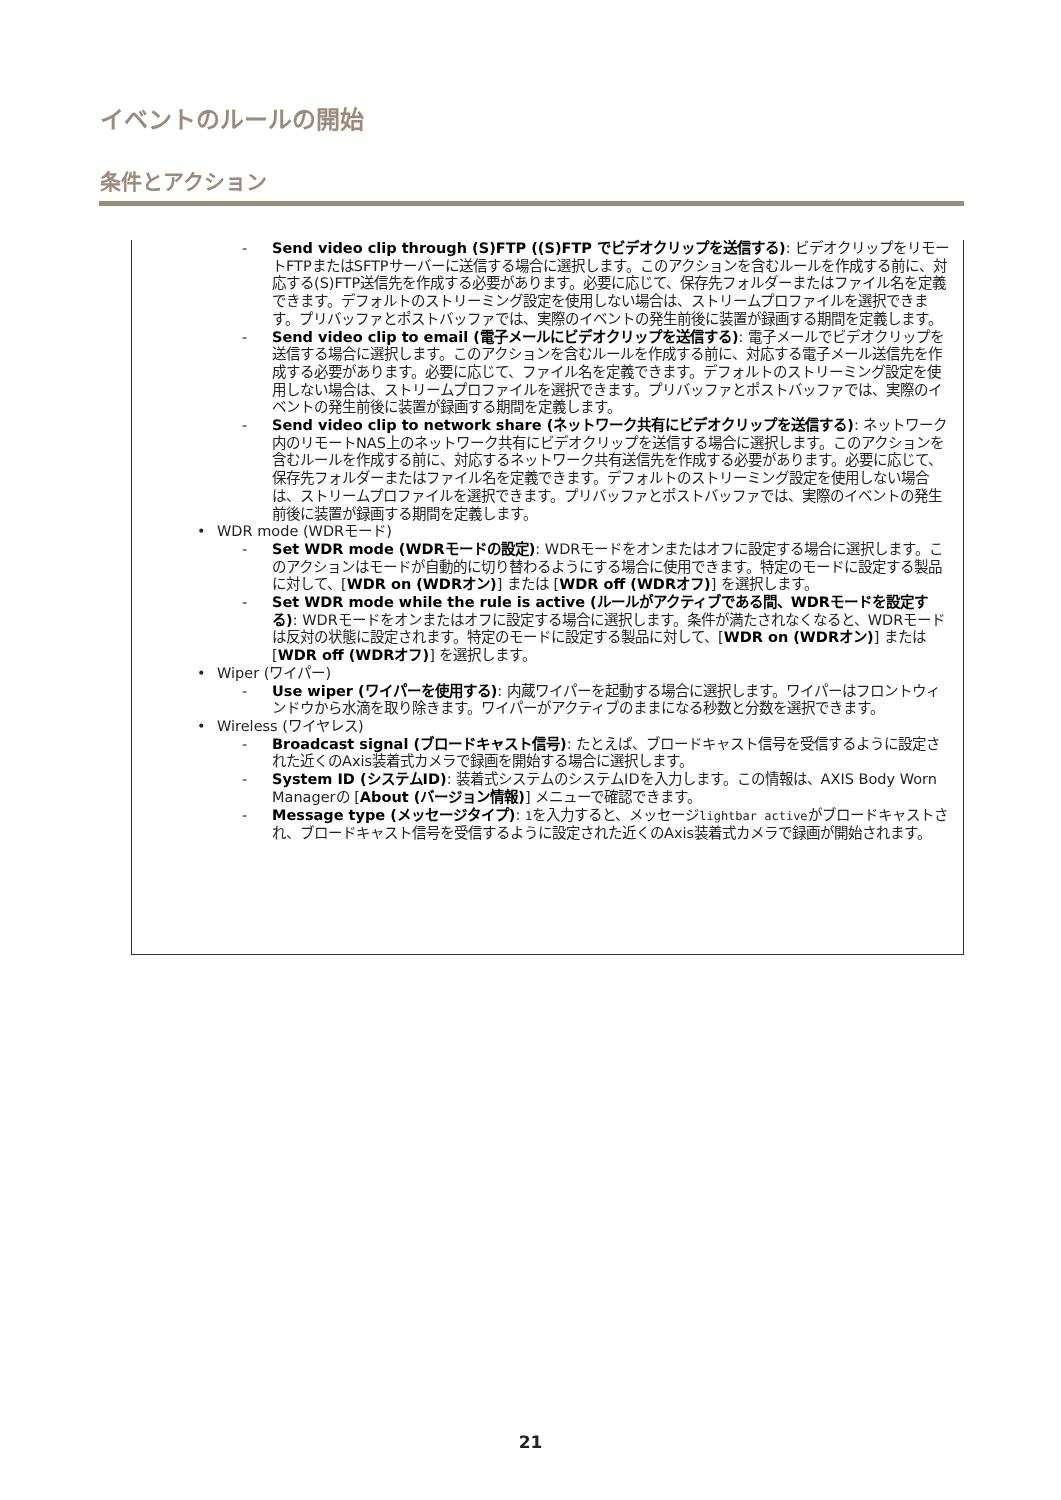イベントのルールの開始
条件とアクション
- Send video clip through (S)FTP ((S)FTP でビデオクリップを送信する): ビデオクリップをリモートFTPまたはSFTPサーバーに送信する場合に選択します。このアクションを含むルールを作成する前に、対応する(S)FTP送信先を作成する必要があります。必要に応じて、保存先フォルダーまたはファイル名を定義できます。デフォルトのストリーミング設定を使用しない場合は、ストリームプロファイルを選択できます。プリバッファとポストバッファでは、実際のイベントの発生前後に装置が録画する期間を定義します。
- Send video clip to email (電子メールにビデオクリップを送信する): 電子メールでビデオクリップを送信する場合に選択します。このアクションを含むルールを作成する前に、対応する電子メール送信先を作成する必要があります。必要に応じて、ファイル名を定義できます。デフォルトのストリーミング設定を使用しない場合は、ストリームプロファイルを選択できます。プリバッファとポストバッファでは、実際のイベントの発生前後に装置が録画する期間を定義します。
- Send video clip to network share (ネットワーク共有にビデオクリップを送信する): ネットワーク内のリモートNAS上のネットワーク共有にビデオクリップを送信する場合に選択します。このアクションを含むルールを作成する前に、対応するネットワーク共有送信先を作成する必要があります。必要に応じて、保存先フォルダーまたはファイル名を定義できます。デフォルトのストリーミング設定を使用しない場合は、ストリームプロファイルを選択できます。プリバッファとポストバッファでは、実際のイベントの発生前後に装置が録画する期間を定義します。
• WDR mode (WDRモード)
- Set WDR mode (WDRモードの設定): WDRモードをオンまたはオフに設定する場合に選択します。このアクションはモードが自動的に切り替わるようにする場合に使用できます。特定のモードに設定する製品に対して、[WDR on (WDRオン)] または [WDR off (WDRオフ)] を選択します。
- Set WDR mode while the rule is active (ルールがアクティブである間、WDRモードを設定する): WDRモードをオンまたはオフに設定する場合に選択します。条件が満たされなくなると、WDRモードは反対の状態に設定されます。特定のモードに設定する製品に対して、[WDR on (WDRオン)] または [WDR off (WDRオフ)] を選択します。
• Wiper (ワイパー)
- Use wiper (ワイパーを使用する): 内蔵ワイパーを起動する場合に選択します。ワイパーはフロントウィンドウから水滴を取り除きます。ワイパーがアクティブのままになる秒数と分数を選択できます。
• Wireless (ワイヤレス)
- Broadcast signal (ブロードキャスト信号): たとえば、ブロードキャスト信号を受信するように設定された近くのAxis装着式カメラで録画を開始する場合に選択します。
- System ID (システムID): 装着式システムのシステムIDを入力します。この情報は、AXIS Body Worn Managerの [About (バージョン情報)] メニューで確認できます。
- Message type (メッセージタイプ): 1を入力すると、メッセージlightbar activeがブロードキャストされ、ブロードキャスト信号を受信するように設定された近くのAxis装着式カメラで録画が開始されます。
21